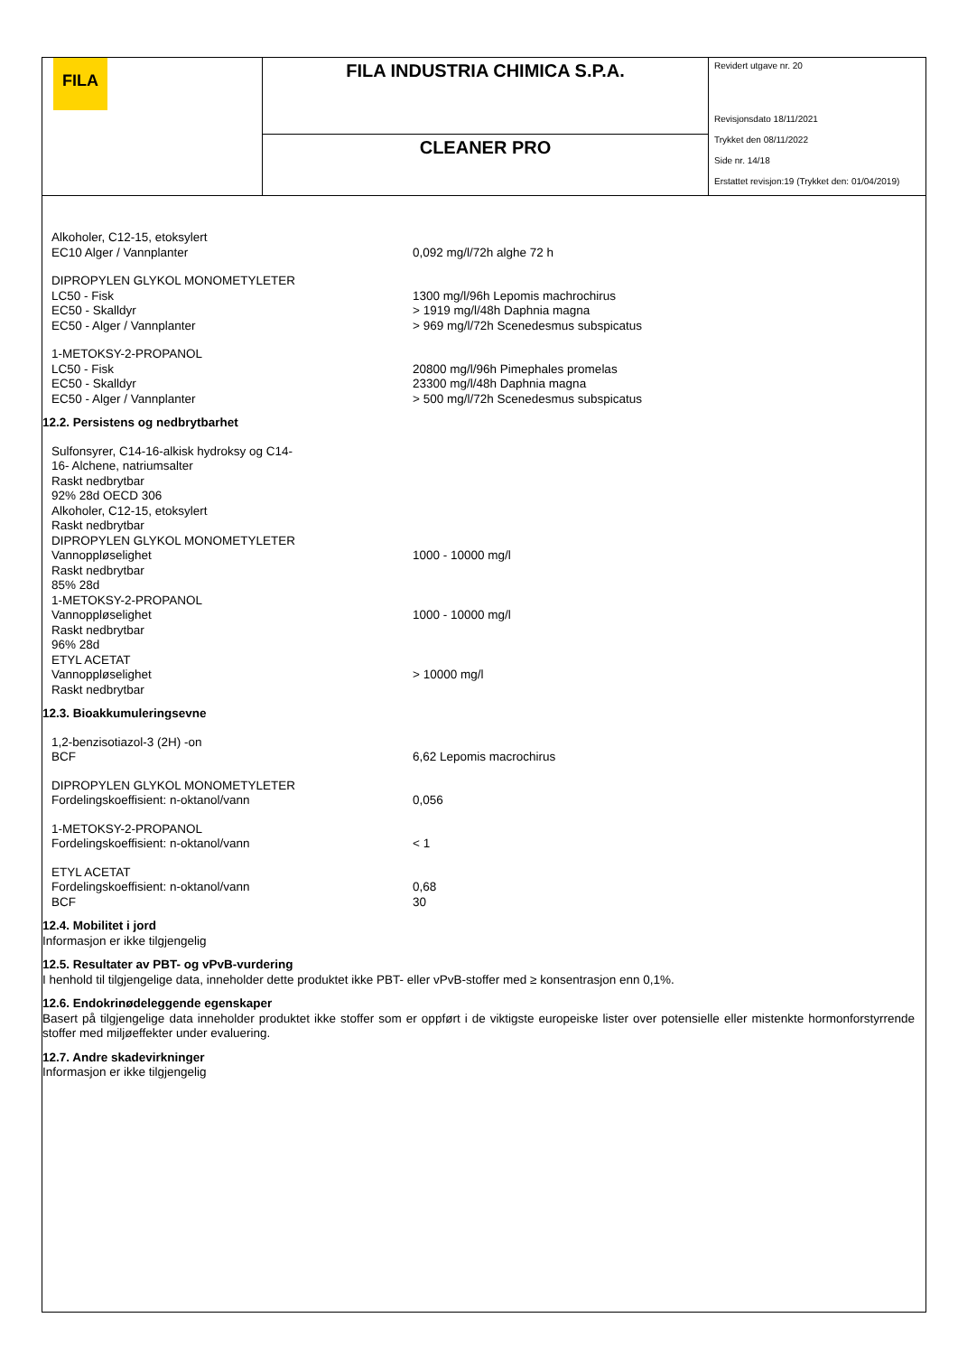| FILA | FILA INDUSTRIA CHIMICA S.P.A. | Revidert utgave nr. 20 Revisjonsdato 18/11/2021 Trykket den 08/11/2022 Side nr. 14/18 Erstattet revisjon:19 (Trykket den: 01/04/2019) |
| | CLEANER PRO | |
Alkoholer, C12-15, etoksylert
EC10 Alger / Vannplanter
0,092 mg/l/72h alghe 72 h
DIPROPYLEN GLYKOL MONOMETYLETER
LC50 - Fisk
EC50 - Skalldyr
EC50 - Alger / Vannplanter
1300 mg/l/96h Lepomis machrochirus
> 1919 mg/l/48h Daphnia magna
> 969 mg/l/72h Scenedesmus subspicatus
1-METOKSY-2-PROPANOL
LC50 - Fisk
EC50 - Skalldyr
EC50 - Alger / Vannplanter
20800 mg/l/96h Pimephales promelas
23300 mg/l/48h Daphnia magna
> 500 mg/l/72h Scenedesmus subspicatus
12.2. Persistens og nedbrytbarhet
Sulfonsyrer, C14-16-alkisk hydroksy og C14-
16- Alchene, natriumsalter
Raskt nedbrytbar
92% 28d OECD 306
Alkoholer, C12-15, etoksylert
Raskt nedbrytbar
DIPROPYLEN GLYKOL MONOMETYLETER
Vannoppløselighet
Raskt nedbrytbar
85% 28d
1-METOKSY-2-PROPANOL
Vannoppløselighet
Raskt nedbrytbar
96% 28d
ETYL ACETAT
Vannoppløselighet
Raskt nedbrytbar
1000 - 10000 mg/l
1000 - 10000 mg/l
> 10000 mg/l
12.3. Bioakkumuleringsevne
1,2-benzisotiazol-3 (2H) -on
BCF
6,62 Lepomis macrochirus
DIPROPYLEN GLYKOL MONOMETYLETER
Fordelingskoeffisient: n-oktanol/vann
0,056
1-METOKSY-2-PROPANOL
Fordelingskoeffisient: n-oktanol/vann
< 1
ETYL ACETAT
Fordelingskoeffisient: n-oktanol/vann
BCF
0,68
30
12.4. Mobilitet i jord
Informasjon er ikke tilgjengelig
12.5. Resultater av PBT- og vPvB-vurdering
I henhold til tilgjengelige data, inneholder dette produktet ikke PBT- eller vPvB-stoffer med ≥ konsentrasjon enn 0,1%.
12.6. Endokrinødeleggende egenskaper
Basert på tilgjengelige data inneholder produktet ikke stoffer som er oppført i de viktigste europeiske lister over potensielle eller mistenkte hormonforstyrrende stoffer med miljøeffekter under evaluering.
12.7. Andre skadevirkninger
Informasjon er ikke tilgjengelig